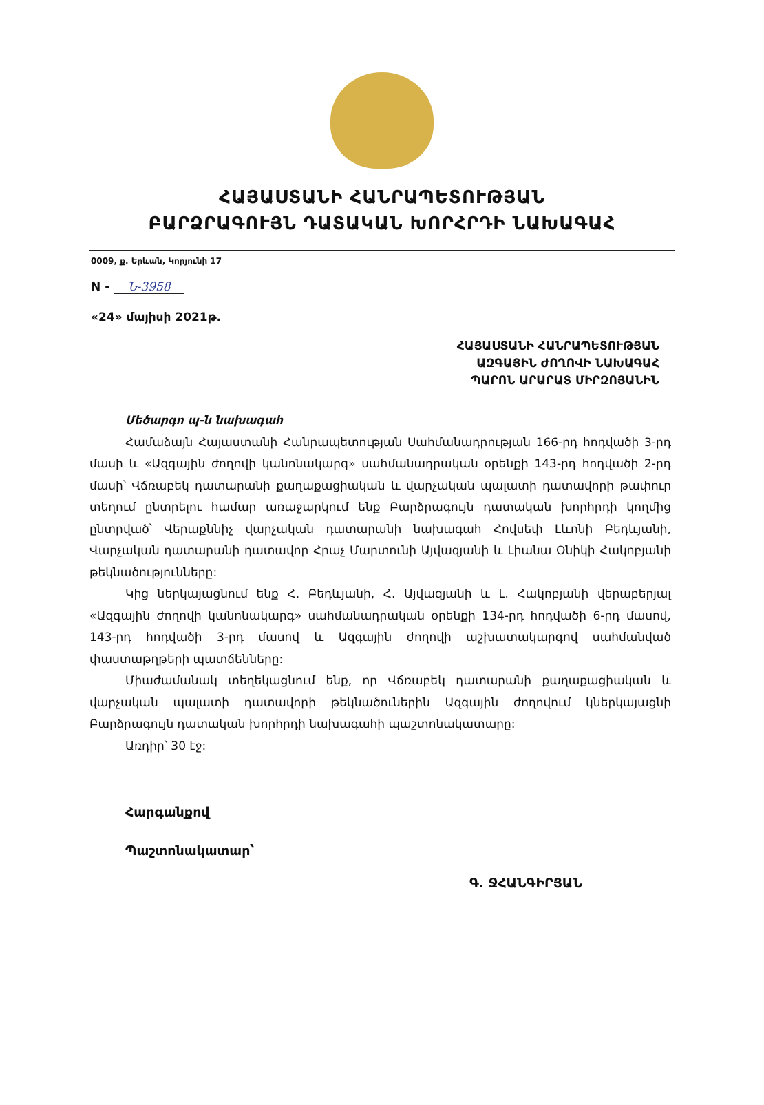ՀԱՅԱՍՏԱՆԻ ՀԱՆՐԱՊԵՏՈՒԹՅԱՆ
ԲԱՐՁՐԱԳՈՒՅՆ ԴԱՏԱԿԱՆ ԽՈՐՀՐԴԻ ՆԱԽԱԳԱՀ
0009, ք. Երևան, Կորյունի 17
N - Ն-3958
«24» մայիսի 2021թ.
ՀԱՅԱՍՏԱՆԻ ՀԱՆՐԱՊԵՏՈՒԹՅԱՆ
ԱԶԳԱՅԻՆ ԺՈՂՈՎԻ ՆԱԽԱԳԱՀ
ՊԱՐՈՆ ԱՐԱՐԱՏ ՄԻՐԶՈՅԱՆԻՆ
Մեծարգո պ-ն նախագահ
Համաձայն Հայաստանի Հանրապետության Սահմանադրության 166-րդ հոդվածի 3-րդ մասի և «Ազգային ժողովի կանոնակարգ» սահմանադրական օրենքի 143-րդ հոդվածի 2-րդ մասի՝ Վճռաբեկ դատարանի քաղաքացիական և վարչական պալատի դատավորի թափուր տեղում ընտրելու համար առաջարկում ենք Բարձրագույն դատական խորհրդի կողմից ընտրված՝ Վերաքննիչ վարչական դատարանի նախագահ Հովսեփ Լևոնի Բեդևյանի, Վարչական դատարանի դատավոր Հրաչ Մարտունի Այվազյանի և Լիանա Օնիկի Հակոբյանի թեկնածությունները:
Կից ներկայացնում ենք Հ. Բեդևյանի, Հ. Այվազյանի և Լ. Հակոբյանի վերաբերյալ «Ազգային ժողովի կանոնակարգ» սահմանադրական օրենքի 134-րդ հոդվածի 6-րդ մասով, 143-րդ հոդվածի 3-րդ մասով և Ազգային ժողովի աշխատակարգով սահմանված փաստաթղթերի պատճենները:
Միաժամանակ տեղեկացնում ենք, որ Վճռաբեկ դատարանի քաղաքացիական և վարչական պալատի դատավորի թեկնածուներին Ազգային ժողովում կներկայացնի Բարձրագույն դատական խորհրդի նախագահի պաշտոնակատարը:
Առդիր՝ 30 էջ:
Հարգանքով
Պաշտոնակատար՝
Գ. ՋՀԱՆԳԻՐՅԱՆ